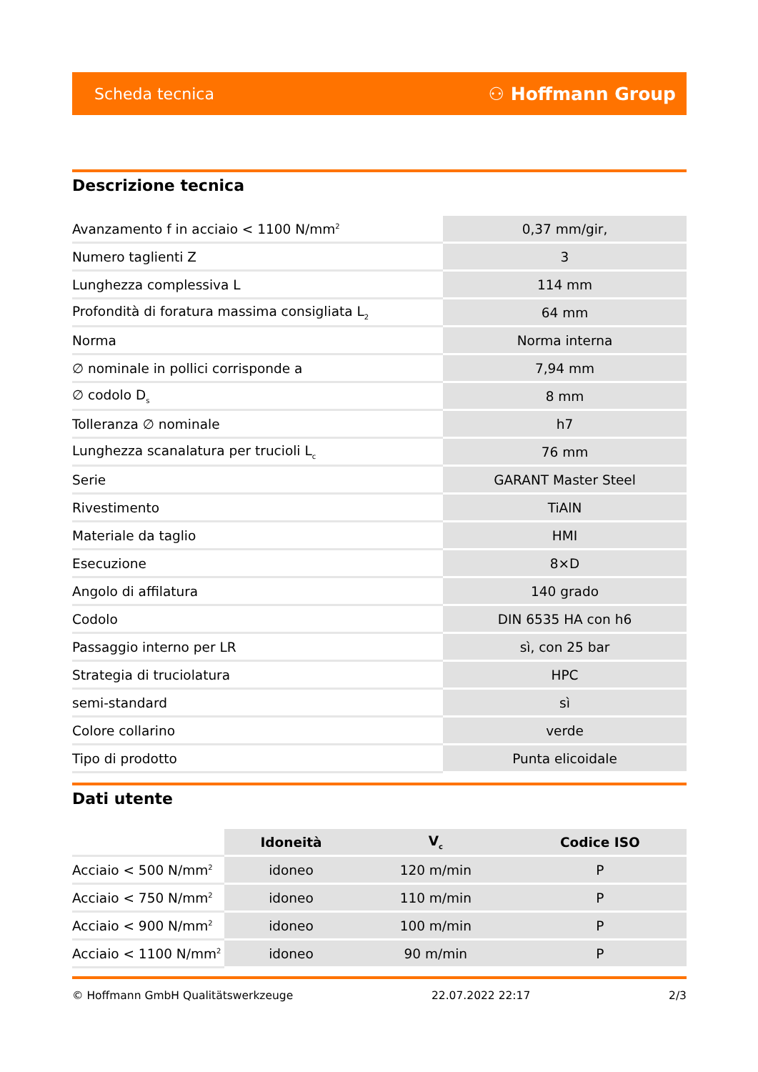Scheda tecnica ⚇ Hoffmann Group
Descrizione tecnica
| Avanzamento f in acciaio < 1100 N/mm<sup>2</sup> | 0,37 mm/gir, |
| Numero taglienti Z | 3 |
| Lunghezza complessiva L | 114 mm |
| Profondità di foratura massima consigliata L<sub>2</sub> | 64 mm |
| Norma | Norma interna |
| ∅ nominale in pollici corrisponde a | 7,94 mm |
| ∅ codolo D<sub>s</sub> | 8 mm |
| Tolleranza ∅ nominale | h7 |
| Lunghezza scanalatura per trucioli L<sub>c</sub> | 76 mm |
| Serie | GARANT Master Steel |
| Rivestimento | TiAlN |
| Materiale da taglio | HMI |
| Esecuzione | 8×D |
| Angolo di affilatura | 140 grado |
| Codolo | DIN 6535 HA con h6 |
| Passaggio interno per LR | sì, con 25 bar |
| Strategia di truciolatura | HPC |
| semi-standard | sì |
| Colore collarino | verde |
| Tipo di prodotto | Punta elicoidale |
Dati utente
| | Idoneità | V<sub>c</sub> | Codice ISO |
| --- | --- | --- | --- |
| Acciaio < 500 N/mm<sup>2</sup> | idoneo | 120 m/min | P |
| Acciaio < 750 N/mm<sup>2</sup> | idoneo | 110 m/min | P |
| Acciaio < 900 N/mm<sup>2</sup> | idoneo | 100 m/min | P |
| Acciaio < 1100 N/mm<sup>2</sup> | idoneo | 90 m/min | P |
© Hoffmann GmbH Qualitätswerkzeuge 22.07.2022 22:17 2/3